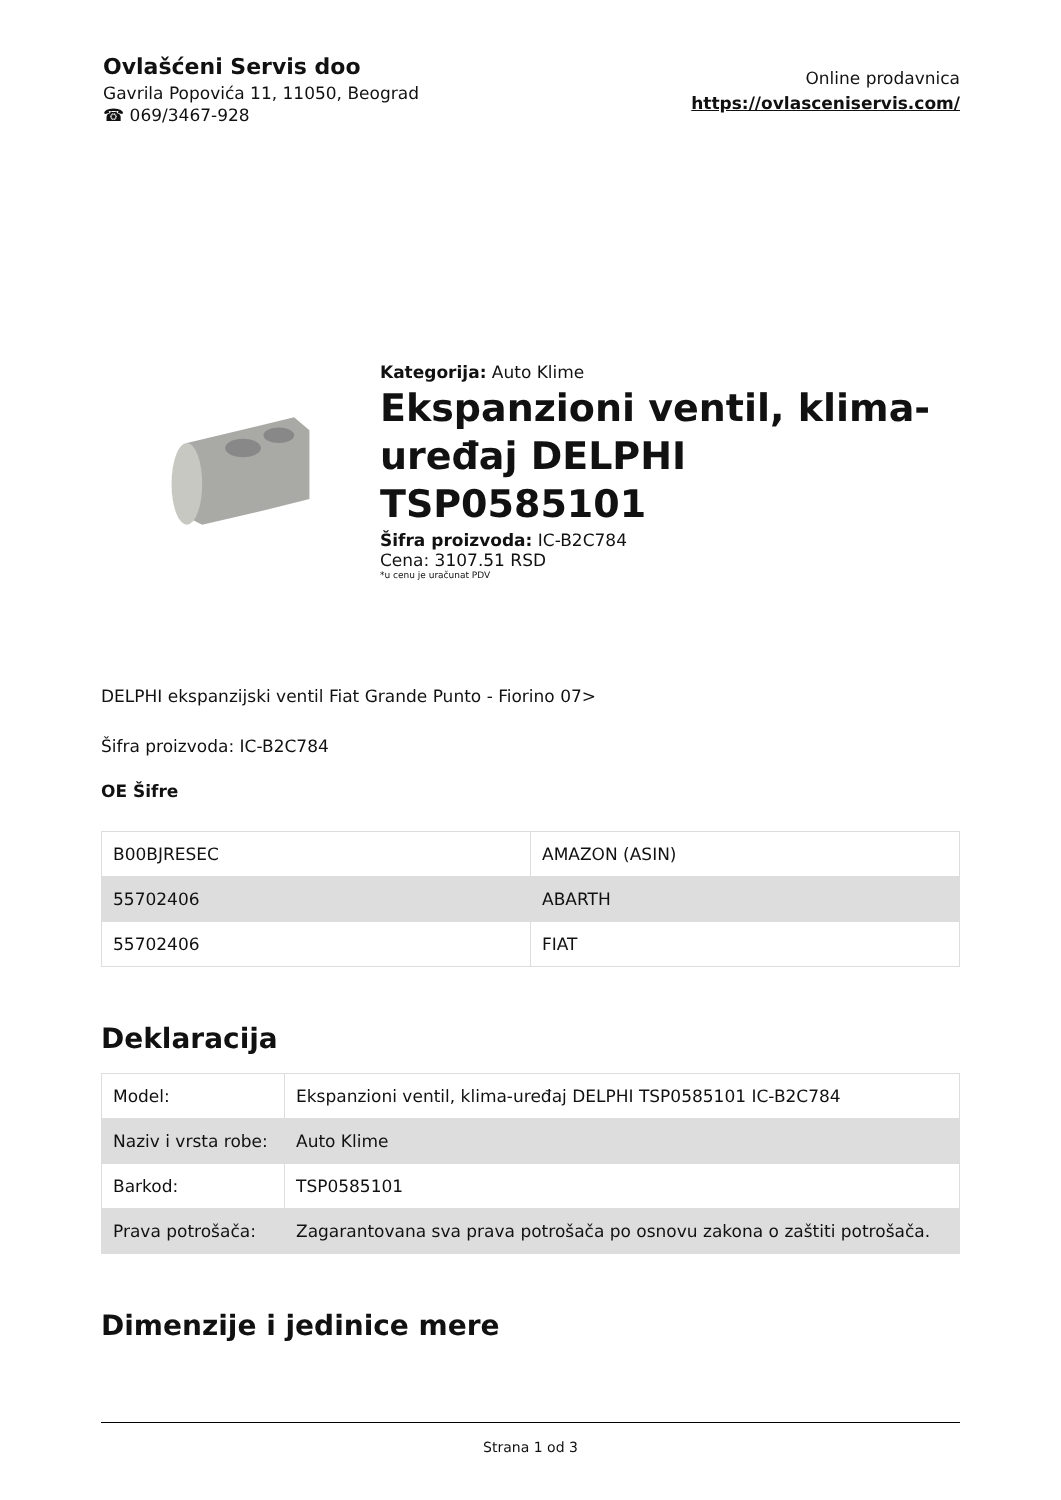Ovlašćeni Servis doo
Gavrila Popovića 11, 11050, Beograd
☎ 069/3467-928
Online prodavnica
https://ovlasceniservis.com/
Kategorija: Auto Klime
Ekspanzioni ventil, klima-uređaj DELPHI TSP0585101
Šifra proizvoda: IC-B2C784
Cena: 3107.51 RSD
*u cenu je uračunat PDV
DELPHI ekspanzijski ventil Fiat Grande Punto - Fiorino 07>
Šifra proizvoda: IC-B2C784
OE Šifre
| B00BJRESEC | AMAZON (ASIN) |
| 55702406 | ABARTH |
| 55702406 | FIAT |
Deklaracija
| Model: | Ekspanzioni ventil, klima-uređaj DELPHI TSP0585101 IC-B2C784 |
| Naziv i vrsta robe: | Auto Klime |
| Barkod: | TSP0585101 |
| Prava potrošača: | Zagarantovana sva prava potrošača po osnovu zakona o zaštiti potrošača. |
Dimenzije i jedinice mere
Strana 1 od 3